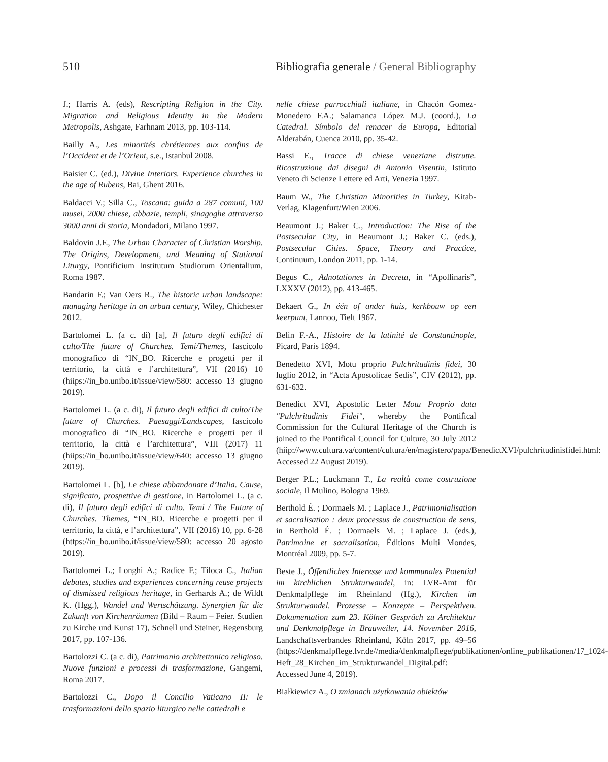510 Bibliografia generale / General Bibliography
J.; Harris A. (eds), Rescripting Religion in the City. Migration and Religious Identity in the Modern Metropolis, Ashgate, Farhnam 2013, pp. 103-114.
Bailly A., Les minorités chrétiennes aux confins de l’Occident et de l’Orient, s.e., Istanbul 2008.
Baisier C. (ed.), Divine Interiors. Experience churches in the age of Rubens, Bai, Ghent 2016.
Baldacci V.; Silla C., Toscana: guida a 287 comuni, 100 musei, 2000 chiese, abbazie, templi, sinagoghe attraverso 3000 anni di storia, Mondadori, Milano 1997.
Baldovin J.F., The Urban Character of Christian Worship. The Origins, Development, and Meaning of Stational Liturgy, Pontificium Institutum Studiorum Orientalium, Roma 1987.
Bandarin F.; Van Oers R., The historic urban landscape: managing heritage in an urban century, Wiley, Chichester 2012.
Bartolomei L. (a c. di) [a], Il futuro degli edifici di culto/The future of Churches. Temi/Themes, fascicolo monografico di “IN_BO. Ricerche e progetti per il territorio, la città e l’architettura”, VII (2016) 10 (hiips://in_bo.unibo.it/issue/view/580: accesso 13 giugno 2019).
Bartolomei L. (a c. di), Il futuro degli edifici di culto/The future of Churches. Paesaggi/Landscapes, fascicolo monografico di “IN_BO. Ricerche e progetti per il territorio, la città e l’architettura”, VIII (2017) 11 (hiips://in_bo.unibo.it/issue/view/640: accesso 13 giugno 2019).
Bartolomei L. [b], Le chiese abbandonate d’Italia. Cause, significato, prospettive di gestione, in Bartolomei L. (a c. di), Il futuro degli edifici di culto. Temi / The Future of Churches. Themes, “IN_BO. Ricerche e progetti per il territorio, la città, e l’architettura”, VII (2016) 10, pp. 6-28 (https://in_bo.unibo.it/issue/view/580: accesso 20 agosto 2019).
Bartolomei L.; Longhi A.; Radice F.; Tiloca C., Italian debates, studies and experiences concerning reuse projects of dismissed religious heritage, in Gerhards A.; de Wildt K. (Hgg.), Wandel und Wertschätzung. Synergien für die Zukunft von Kirchenräumen (Bild – Raum – Feier. Studien zu Kirche und Kunst 17), Schnell und Steiner, Regensburg 2017, pp. 107-136.
Bartolozzi C. (a c. di), Patrimonio architettonico religioso. Nuove funzioni e processi di trasformazione, Gangemi, Roma 2017.
Bartolozzi C., Dopo il Concilio Vaticano II: le trasformazioni dello spazio liturgico nelle cattedrali e
nelle chiese parrocchiali italiane, in Chacón Gomez-Monedero F.A.; Salamanca López M.J. (coord.), La Catedral. Símbolo del renacer de Europa, Editorial Alderabán, Cuenca 2010, pp. 35-42.
Bassi E., Tracce di chiese veneziane distrutte. Ricostruzione dai disegni di Antonio Visentin, Istituto Veneto di Scienze Lettere ed Arti, Venezia 1997.
Baum W., The Christian Minorities in Turkey, Kitab-Verlag, Klagenfurt/Wien 2006.
Beaumont J.; Baker C., Introduction: The Rise of the Postsecular City, in Beaumont J.; Baker C. (eds.), Postsecular Cities. Space, Theory and Practice, Continuum, London 2011, pp. 1-14.
Begus C., Adnotationes in Decreta, in “Apollinaris”, LXXXV (2012), pp. 413-465.
Bekaert G., In één of ander huis, kerkbouw op een keerpunt, Lannoo, Tielt 1967.
Belin F.-A., Histoire de la latinité de Constantinople, Picard, Paris 1894.
Benedetto XVI, Motu proprio Pulchritudinis fidei, 30 luglio 2012, in “Acta Apostolicae Sedis”, CIV (2012), pp. 631-632.
Benedict XVI, Apostolic Letter Motu Proprio data "Pulchritudinis Fidei", whereby the Pontifical Commission for the Cultural Heritage of the Church is joined to the Pontifical Council for Culture, 30 July 2012 (hiip://www.cultura.va/content/cultura/en/magistero/papa/BenedictXVI/pulchritudinisfidei.html: Accessed 22 August 2019).
Berger P.L.; Luckmann T., La realtà come costruzione sociale, Il Mulino, Bologna 1969.
Berthold É. ; Dormaels M. ; Laplace J., Patrimonialisation et sacralisation : deux processus de construction de sens, in Berthold É. ; Dormaels M. ; Laplace J. (eds.), Patrimoine et sacralisation, Éditions Multi Mondes, Montréal 2009, pp. 5-7.
Beste J., Öffentliches Interesse und kommunales Potential im kirchlichen Strukturwandel, in: LVR-Amt für Denkmalpflege im Rheinland (Hg.), Kirchen im Strukturwandel. Prozesse – Konzepte – Perspektiven. Dokumentation zum 23. Kölner Gespräch zu Architektur und Denkmalpflege in Brauweiler, 14. November 2016, Landschaftsverbandes Rheinland, Köln 2017, pp. 49–56 (https://denkmalpflege.lvr.de//media/denkmalpflege/publikationen/online_publikationen/17_1024-Heft_28_Kirchen_im_Strukturwandel_Digital.pdf: Accessed June 4, 2019).
Białkiewicz A., O zmianach użytkowania obiektów